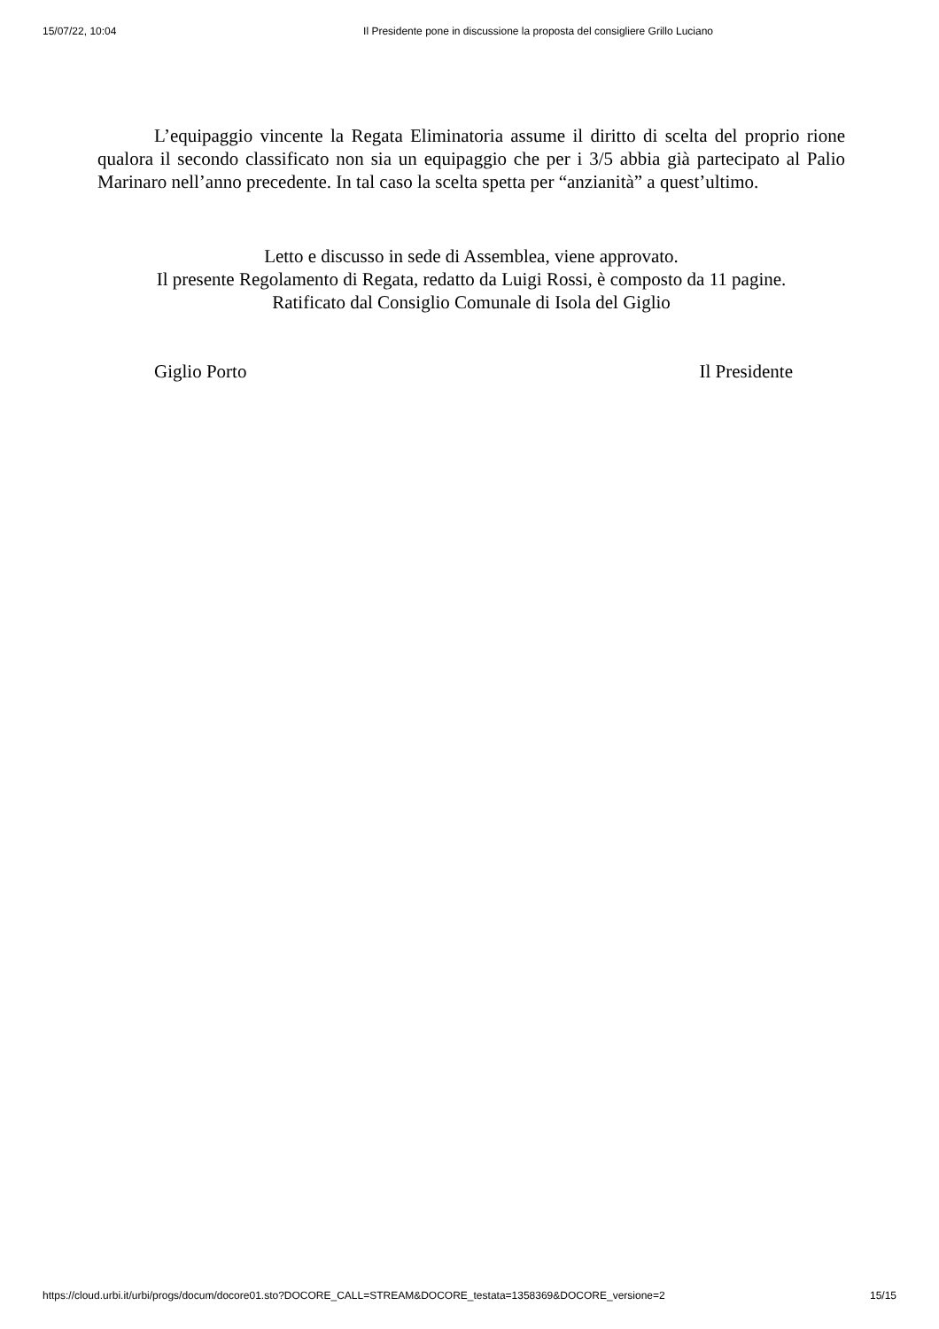15/07/22, 10:04 Il Presidente pone in discussione la proposta del consigliere Grillo Luciano
L’equipaggio vincente la Regata Eliminatoria assume il diritto di scelta del proprio rione qualora il secondo classificato non sia un equipaggio che per i 3/5 abbia già partecipato al Palio Marinaro nell’anno precedente. In tal caso la scelta spetta per “anzianità” a quest’ultimo.
Letto e discusso in sede di Assemblea, viene approvato.
Il presente Regolamento di Regata, redatto da Luigi Rossi, è composto da 11 pagine.
Ratificato dal Consiglio Comunale di Isola del Giglio
Giglio Porto Il Presidente
https://cloud.urbi.it/urbi/progs/docum/docore01.sto?DOCORE_CALL=STREAM&DOCORE_testata=1358369&DOCORE_versione=2 15/15